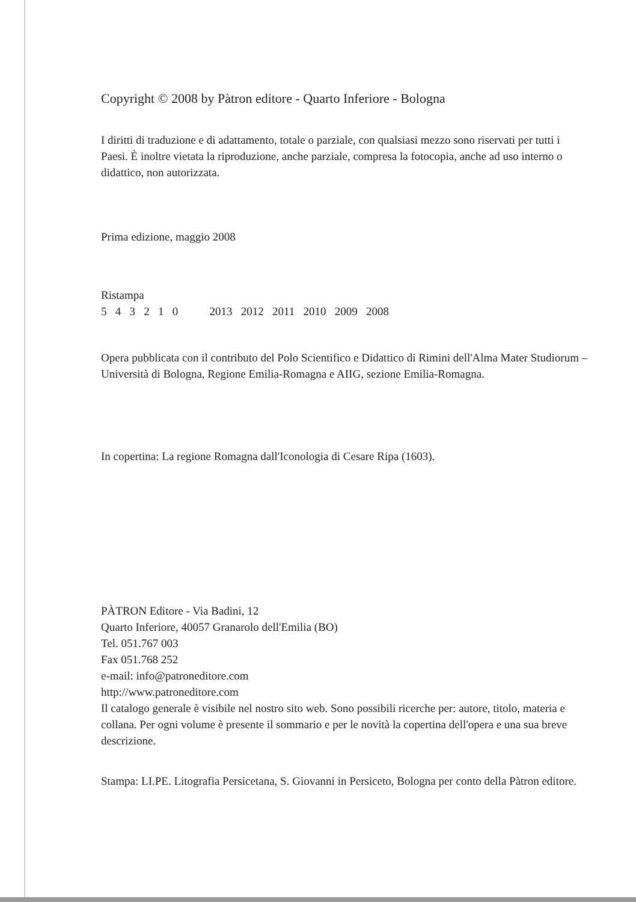Copyright © 2008 by Pàtron editore - Quarto Inferiore - Bologna
I diritti di traduzione e di adattamento, totale o parziale, con qualsiasi mezzo sono riservati per tutti i Paesi. È inoltre vietata la riproduzione, anche parziale, compresa la fotocopia, anche ad uso interno o didattico, non autorizzata.
Prima edizione, maggio 2008
Ristampa
5 4 3 2 1 0 2013 2012 2011 2010 2009 2008
Opera pubblicata con il contributo del Polo Scientifico e Didattico di Rimini dell'Alma Mater Studiorum – Università di Bologna, Regione Emilia-Romagna e AIIG, sezione Emilia-Romagna.
In copertina: La regione Romagna dall'Iconologia di Cesare Ripa (1603).
PÀTRON Editore - Via Badini, 12
Quarto Inferiore, 40057 Granarolo dell'Emilia (BO)
Tel. 051.767 003
Fax 051.768 252
e-mail: info@patroneditore.com
http://www.patroneditore.com
Il catalogo generale è visibile nel nostro sito web. Sono possibili ricerche per: autore, titolo, materia e collana. Per ogni volume è presente il sommario e per le novità la copertina dell'opera e una sua breve descrizione.
Stampa: LI.PE. Litografia Persicetana, S. Giovanni in Persiceto, Bologna per conto della Pàtron editore.